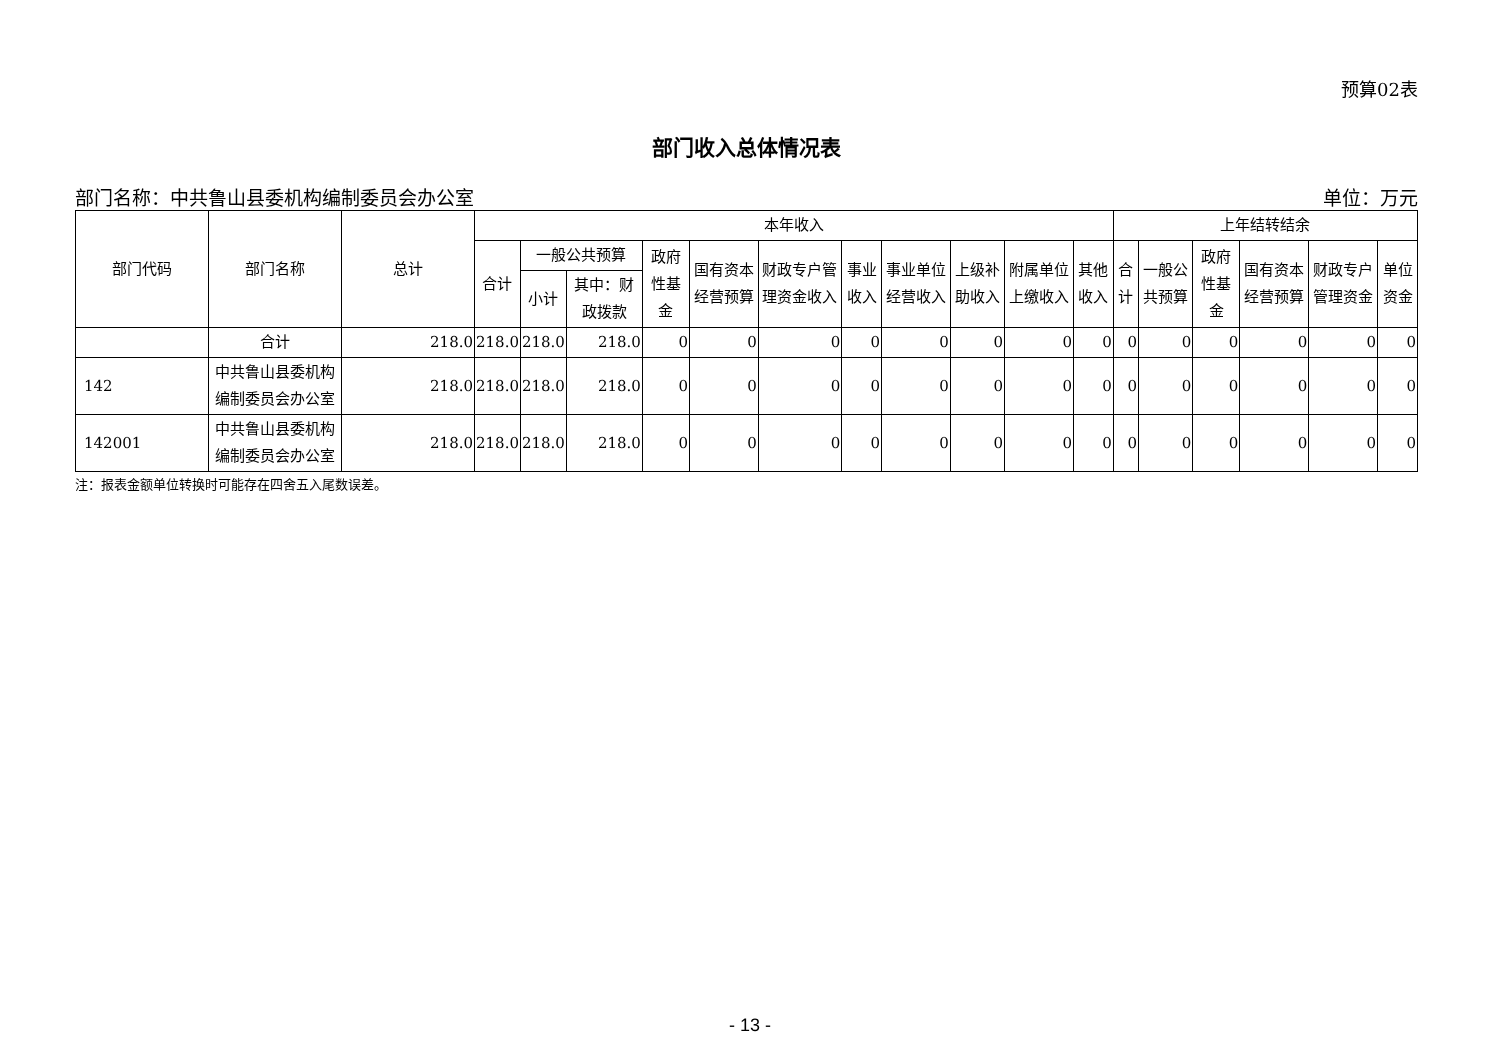预算02表
部门收入总体情况表
部门名称：中共鲁山县委机构编制委员会办公室 单位：万元
| 部门代码 | 部门名称 | 总计 | 本年收入 | | | | | | | | | | | 上年结转结余 | | | | | |
| --- | --- | --- | --- | --- | --- | --- | --- | --- | --- | --- | --- | --- | --- | --- | --- | --- | --- | --- | --- |
| | | | 合计 | 一般公共预算 | | 政府性基金 | 国有资本经营预算 | 财政专户管理资金收入 | 事业收入 | 事业单位经营收入 | 上级补助收入 | 附属单位上缴收入 | 其他收入 | 合计 | 一般公共预算 | 政府性基金 | 国有资本经营预算 | 财政专户管理资金 | 单位资金 |
| | | | | 小计 | 其中：财政拨款 | | | | | | | | | | | | | | |
| | 合计 | 218.0 | 218.0 | 218.0 | 218.0 | 0 | 0 | 0 | 0 | 0 | 0 | 0 | 0 | 0 | 0 | 0 | 0 | 0 | 0 |
| 142 | 中共鲁山县委机构编制委员会办公室 | 218.0 | 218.0 | 218.0 | 218.0 | 0 | 0 | 0 | 0 | 0 | 0 | 0 | 0 | 0 | 0 | 0 | 0 | 0 | 0 |
| 142001 | 中共鲁山县委机构编制委员会办公室 | 218.0 | 218.0 | 218.0 | 218.0 | 0 | 0 | 0 | 0 | 0 | 0 | 0 | 0 | 0 | 0 | 0 | 0 | 0 | 0 |
注：报表金额单位转换时可能存在四舍五入尾数误差。
- 13 -